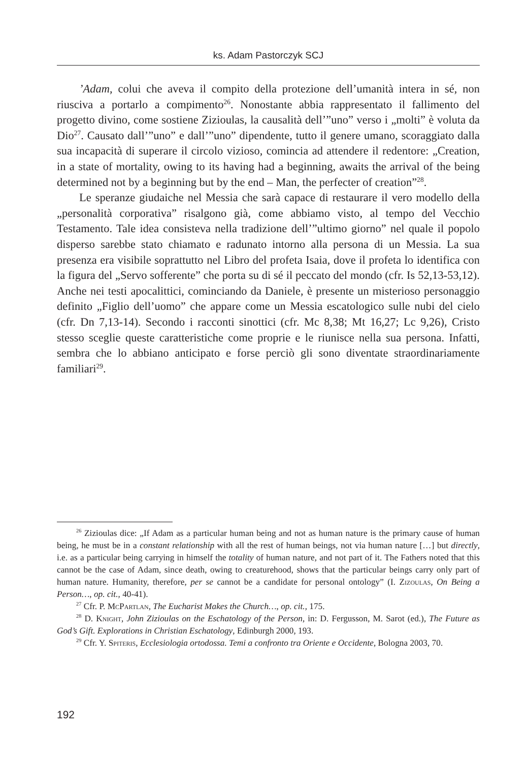ks. Adam Pastorczyk SCJ
’Adam, colui che aveva il compito della protezione dell’umanità intera in sé, non riusciva a portarlo a compimento<sup>26</sup>. Nonostante abbia rappresentato il fallimento del progetto divino, come sostiene Zizioulas, la causalità dell’”uno” verso i „molti” è voluta da Dio<sup>27</sup>. Causato dall’”uno” e dall’”uno” dipendente, tutto il genere umano, scoraggiato dalla sua incapacità di superare il circolo vizioso, comincia ad attendere il redentore: „Creation, in a state of mortality, owing to its having had a beginning, awaits the arrival of the being determined not by a beginning but by the end – Man, the perfecter of creation”<sup>28</sup>.
Le speranze giudaiche nel Messia che sarà capace di restaurare il vero modello della „personalità corporativa” risalgono già, come abbiamo visto, al tempo del Vecchio Testamento. Tale idea consisteva nella tradizione dell’”ultimo giorno” nel quale il popolo disperso sarebbe stato chiamato e radunato intorno alla persona di un Messia. La sua presenza era visibile soprattutto nel Libro del profeta Isaia, dove il profeta lo identifica con la figura del „Servo sofferente” che porta su di sé il peccato del mondo (cfr. Is 52,13-53,12). Anche nei testi apocalittici, cominciando da Daniele, è presente un misterioso personaggio definito „Figlio dell’uomo” che appare come un Messia escatologico sulle nubi del cielo (cfr. Dn 7,13-14). Secondo i racconti sinottici (cfr. Mc 8,38; Mt 16,27; Lc 9,26), Cristo stesso sceglie queste caratteristiche come proprie e le riunisce nella sua persona. Infatti, sembra che lo abbiano anticipato e forse perciò gli sono diventate straordinariamente familiari<sup>29</sup>.
<sup>26</sup> Zizioulas dice: „If Adam as a particular human being and not as human nature is the primary cause of human being, he must be in a constant relationship with all the rest of human beings, not via human nature […] but directly, i.e. as a particular being carrying in himself the totality of human nature, and not part of it. The Fathers noted that this cannot be the case of Adam, since death, owing to creaturehood, shows that the particular beings carry only part of human nature. Humanity, therefore, per se cannot be a candidate for personal ontology” (I. Zizoulas, On Being a Person…, op. cit., 40-41).
<sup>27</sup> Cfr. P. McPartlan, The Eucharist Makes the Church…, op. cit., 175.
<sup>28</sup> D. Knight, John Zizioulas on the Eschatology of the Person, in: D. Fergusson, M. Sarot (ed.), The Future as God’s Gift. Explorations in Christian Eschatology, Edinburgh 2000, 193.
<sup>29</sup> Cfr. Y. Spiteris, Ecclesiologia ortodossa. Temi a confronto tra Oriente e Occidente, Bologna 2003, 70.
192